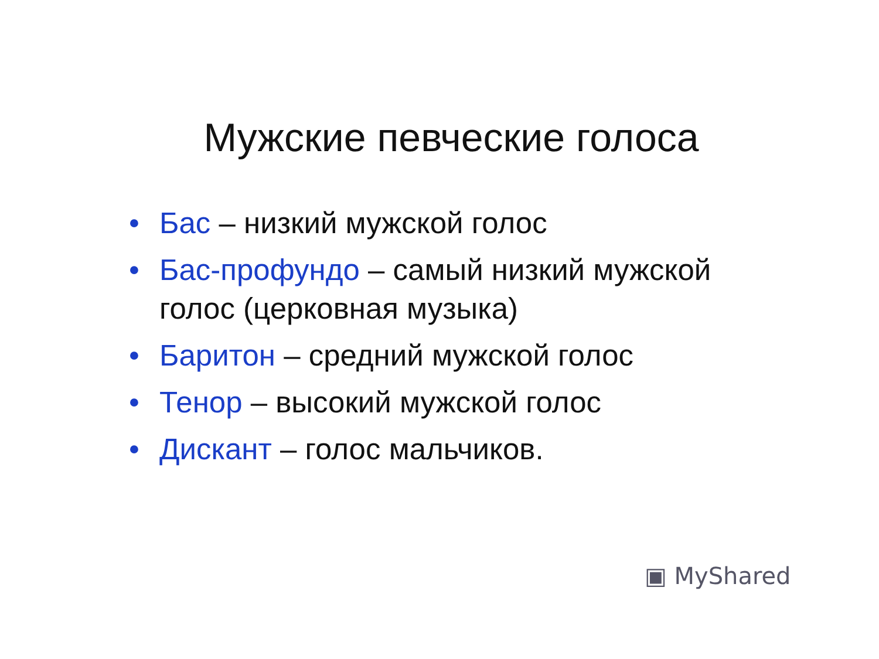Мужские певческие голоса
• Бас – низкий мужской голос
• Бас-профундо – самый низкий мужской голос (церковная музыка)
• Баритон – средний мужской голос
• Тенор – высокий мужской голос
• Дискант – голос мальчиков.
▣ MyShared